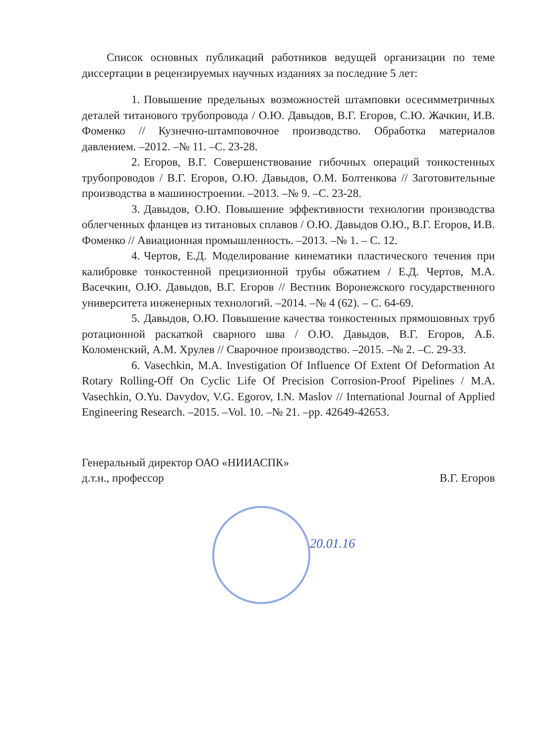Список основных публикаций работников ведущей организации по теме диссертации в рецензируемых научных изданиях за последние 5 лет:
1. Повышение предельных возможностей штамповки осесимметричных деталей титанового трубопровода / О.Ю. Давыдов, В.Г. Егоров, С.Ю. Жачкин, И.В. Фоменко // Кузнечно-штамповочное производство. Обработка материалов давлением. –2012. –№ 11. –С. 23-28.
2. Егоров, В.Г. Совершенствование гибочных операций тонкостенных трубопроводов / В.Г. Егоров, О.Ю. Давыдов, О.М. Болтенкова // Заготовительные производства в машиностроении. –2013. –№ 9. –С. 23-28.
3. Давыдов, О.Ю. Повышение эффективности технологии производства облегченных фланцев из титановых сплавов / О.Ю. Давыдов О.Ю., В.Г. Егоров, И.В. Фоменко // Авиационная промышленность. –2013. –№ 1. – С. 12.
4. Чертов, Е.Д. Моделирование кинематики пластического течения при калибровке тонкостенной прецизионной трубы обжатием / Е.Д. Чертов, М.А. Васечкин, О.Ю. Давыдов, В.Г. Егоров // Вестник Воронежского государственного университета инженерных технологий. –2014. –№ 4 (62). – С. 64-69.
5. Давыдов, О.Ю. Повышение качества тонкостенных прямошовных труб ротационной раскаткой сварного шва / О.Ю. Давыдов, В.Г. Егоров, А.Б. Коломенский, А.М. Хрулев // Сварочное производство. –2015. –№ 2. –С. 29-33.
6. Vasechkin, M.A. Investigation Of Influence Of Extent Of Deformation At Rotary Rolling-Off On Cyclic Life Of Precision Corrosion-Proof Pipelines / M.A. Vasechkin, O.Yu. Davydov, V.G. Egorov, I.N. Maslov // International Journal of Applied Engineering Research. –2015. –Vol. 10. –№ 21. –pp. 42649-42653.
Генеральный директор ОАО «НИИАСПК»
д.т.н., профессор
В.Г. Егоров
20.01.16